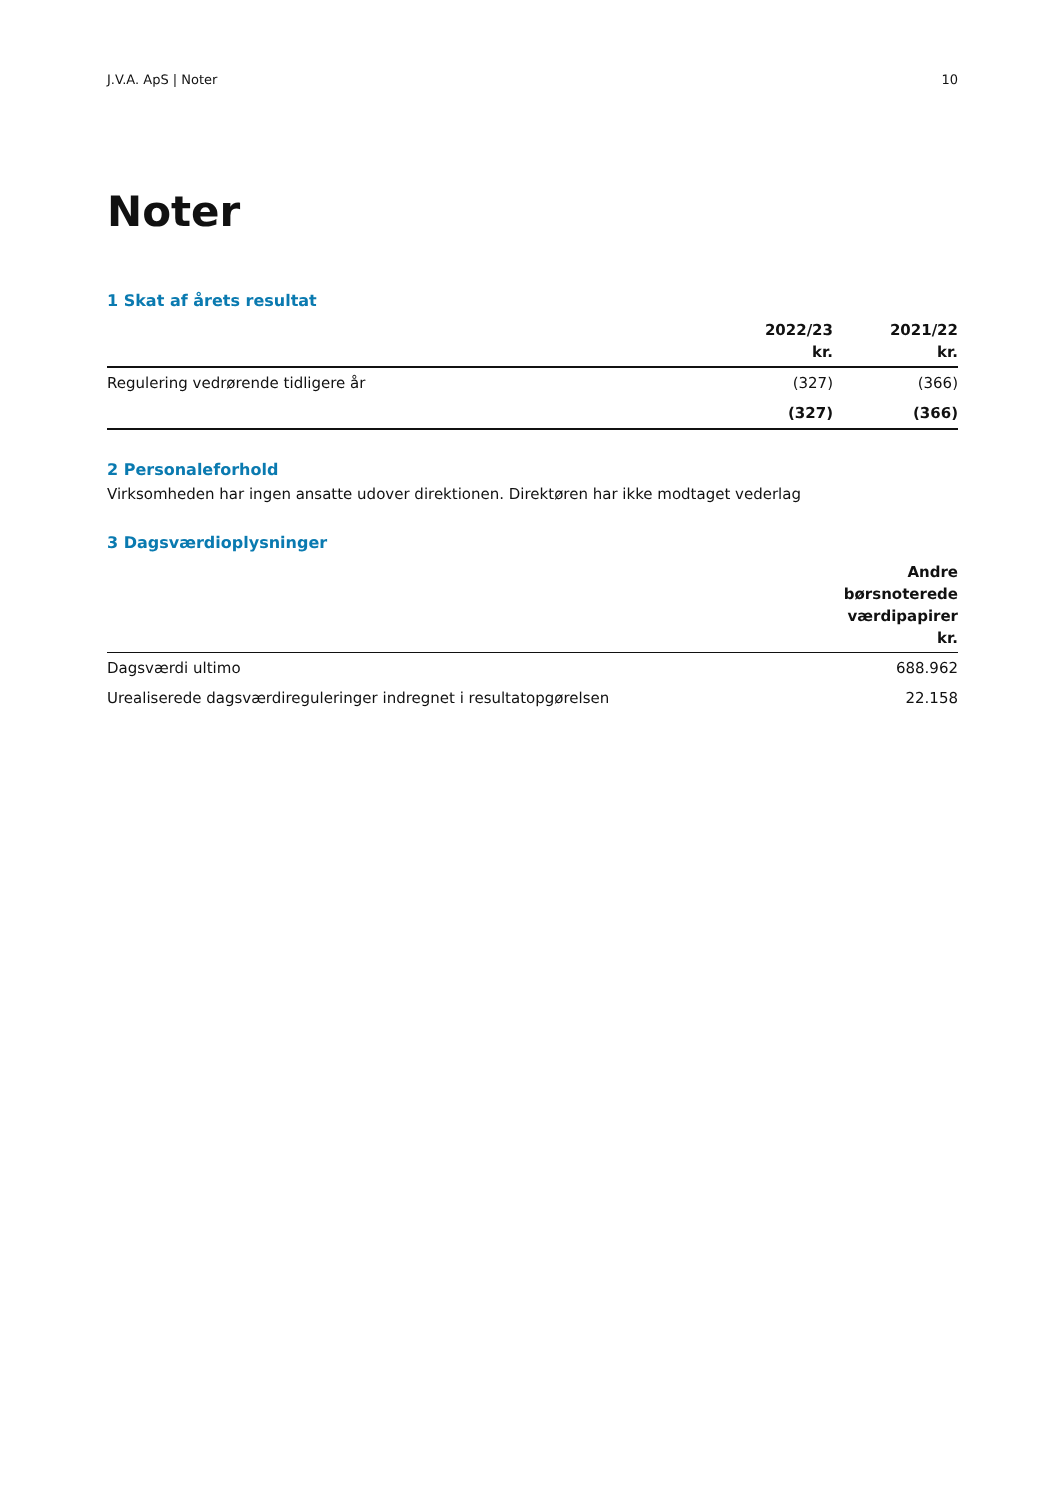J.V.A. ApS | Noter 10
Noter
1 Skat af årets resultat
| | 2022/23 kr. | 2021/22 kr. |
| --- | --- | --- |
| Regulering vedrørende tidligere år | (327) | (366) |
| | (327) | (366) |
2 Personaleforhold
Virksomheden har ingen ansatte udover direktionen. Direktøren har ikke modtaget vederlag
3 Dagsværdioplysninger
| | Andre børsnoterede værdipapirer kr. |
| --- | --- |
| Dagsværdi ultimo | 688.962 |
| Urealiserede dagsværdireguleringer indregnet i resultatopgørelsen | 22.158 |